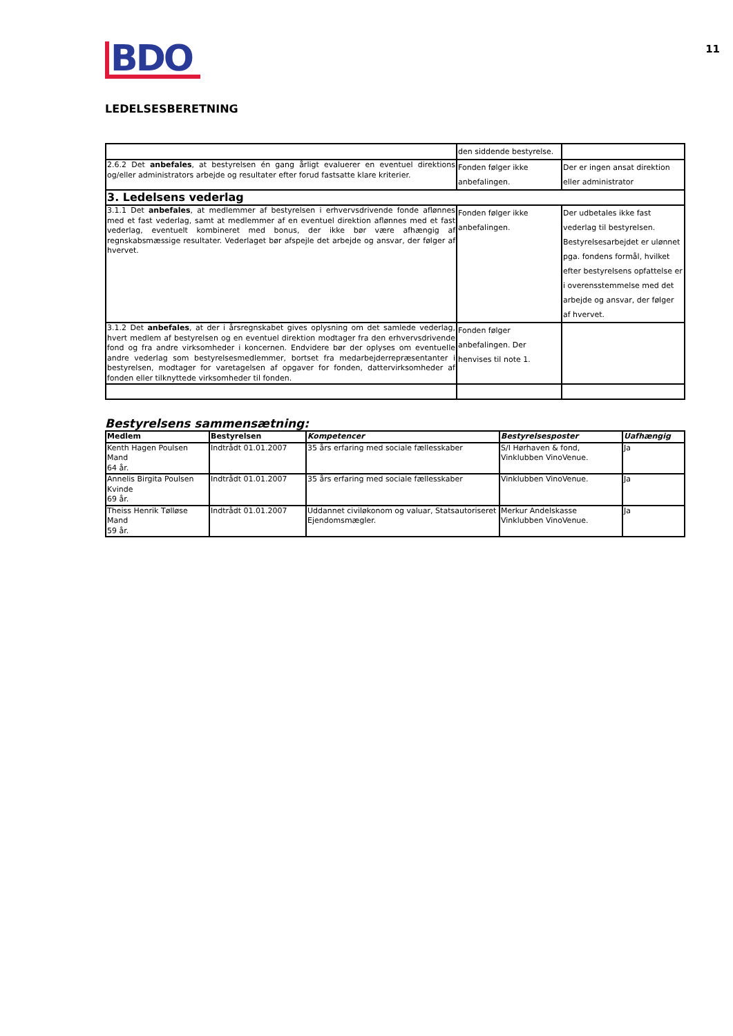11
BDO
LEDELSESBERETNING
| | den siddende bestyrelse. | |
| 2.6.2 Det anbefales , at bestyrelsen én gang årligt evaluerer en eventuel direktions og/eller administrators arbejde og resultater efter forud fastsatte klare kriterier. | Fonden følger ikke anbefalingen. | Der er ingen ansat direktion eller administrator |
| 3. Ledelsens vederlag | | |
| 3.1.1 Det anbefales , at medlemmer af bestyrelsen i erhvervsdrivende fonde aflønnes med et fast vederlag, samt at medlemmer af en eventuel direktion aflønnes med et fast vederlag, eventuelt kombineret med bonus, der ikke bør være afhængig af regnskabsmæssige resultater. Vederlaget bør afspejle det arbejde og ansvar, der følger af hvervet. | Fonden følger ikke anbefalingen. | Der udbetales ikke fast vederlag til bestyrelsen. Bestyrelsesarbejdet er ulønnet pga. fondens formål, hvilket efter bestyrelsens opfattelse er i overensstemmelse med det arbejde og ansvar, der følger af hvervet. |
| 3.1.2 Det anbefales , at der i årsregnskabet gives oplysning om det samlede vederlag, hvert medlem af bestyrelsen og en eventuel direktion modtager fra den erhvervsdrivende fond og fra andre virksomheder i koncernen. Endvidere bør der oplyses om eventuelle andre vederlag som bestyrelsesmedlemmer, bortset fra medarbejderrepræsentanter i bestyrelsen, modtager for varetagelsen af opgaver for fonden, dattervirksomheder af fonden eller tilknyttede virksomheder til fonden. | Fonden følger anbefalingen. Der henvises til note 1. | |
Bestyrelsens sammensætning:
| Medlem | Bestyrelsen | Kompetencer | Bestyrelsesposter | Uafhængig |
| --- | --- | --- | --- | --- |
| Kenth Hagen Poulsen Mand 64 år. | Indtrådt 01.01.2007 | 35 års erfaring med sociale fællesskaber | S/I Hørhaven & fond, Vinklubben VinoVenue. | Ja |
| Annelis Birgita Poulsen Kvinde 69 år. | Indtrådt 01.01.2007 | 35 års erfaring med sociale fællesskaber | Vinklubben VinoVenue. | Ja |
| Theiss Henrik Tølløse Mand 59 år. | Indtrådt 01.01.2007 | Uddannet civiløkonom og valuar, Statsautoriseret Ejendomsmægler. | Merkur Andelskasse Vinklubben VinoVenue. | Ja |